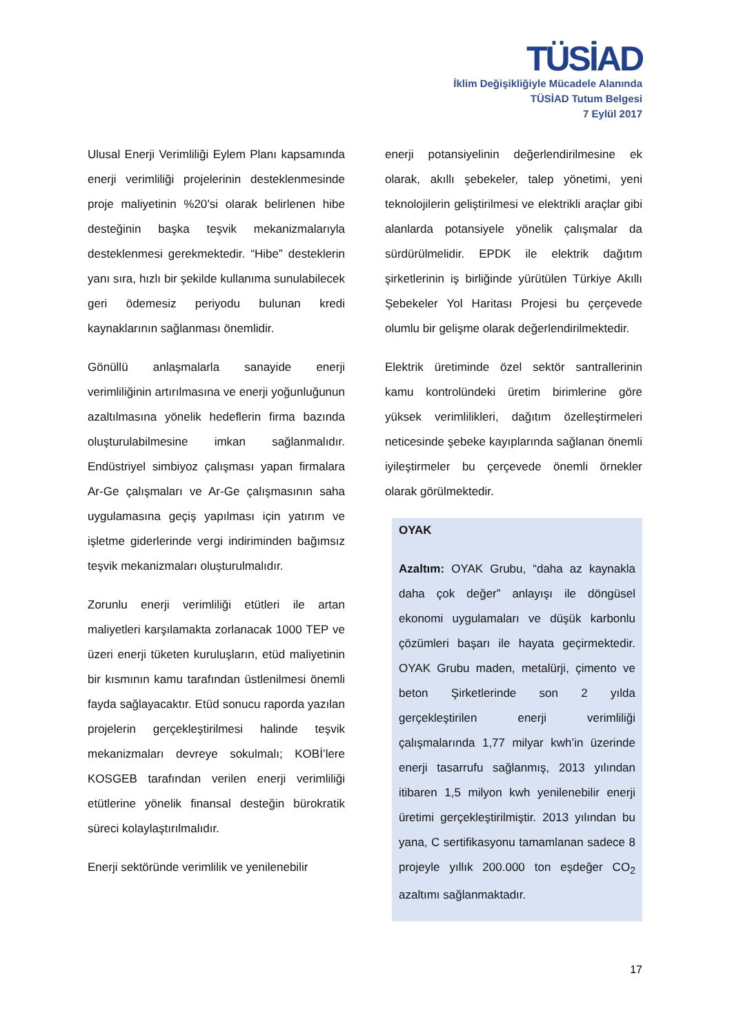TÜSİAD
İklim Değişikliğiyle Mücadele Alanında
TÜSİAD Tutum Belgesi
7 Eylül 2017
Ulusal Enerji Verimliliği Eylem Planı kapsamında enerji verimliliği projelerinin desteklenmesinde proje maliyetinin %20’si olarak belirlenen hibe desteğinin başka teşvik mekanizmalarıyla desteklenmesi gerekmektedir. “Hibe” desteklerin yanı sıra, hızlı bir şekilde kullanıma sunulabilecek geri ödemesiz periyodu bulunan kredi kaynaklarının sağlanması önemlidir.
Gönüllü anlaşmalarla sanayide enerji verimliliğinin artırılmasına ve enerji yoğunluğunun azaltılmasına yönelik hedeflerin firma bazında oluşturulabilmesine imkan sağlanmalıdır. Endüstriyel simbiyoz çalışması yapan firmalara Ar-Ge çalışmaları ve Ar-Ge çalışmasının saha uygulamasına geçiş yapılması için yatırım ve işletme giderlerinde vergi indiriminden bağımsız teşvik mekanizmaları oluşturulmalıdır.
Zorunlu enerji verimliliği etütleri ile artan maliyetleri karşılamakta zorlanacak 1000 TEP ve üzeri enerji tüketen kuruluşların, etüd maliyetinin bir kısmının kamu tarafından üstlenilmesi önemli fayda sağlayacaktır. Etüd sonucu raporda yazılan projelerin gerçekleştirilmesi halinde teşvik mekanizmaları devreye sokulmalı; KOBİ’lere KOSGEB tarafından verilen enerji verimliliği etütlerine yönelik finansal desteğin bürokratik süreci kolaylaştırılmalıdır.
Enerji sektöründe verimlilik ve yenilenebilir
enerji potansiyelinin değerlendirilmesine ek olarak, akıllı şebekeler, talep yönetimi, yeni teknolojilerin geliştirilmesi ve elektrikli araçlar gibi alanlarda potansiyele yönelik çalışmalar da sürdürülmelidir. EPDK ile elektrik dağıtım şirketlerinin iş birliğinde yürütülen Türkiye Akıllı Şebekeler Yol Haritası Projesi bu çerçevede olumlu bir gelişme olarak değerlendirilmektedir.
Elektrik üretiminde özel sektör santrallerinin kamu kontrolündeki üretim birimlerine göre yüksek verimlilikleri, dağıtım özelleştirmeleri neticesinde şebeke kayıplarında sağlanan önemli iyileştirmeler bu çerçevede önemli örnekler olarak görülmektedir.
OYAK
Azaltım: OYAK Grubu, “daha az kaynakla daha çok değer” anlayışı ile döngüsel ekonomi uygulamaları ve düşük karbonlu çözümleri başarı ile hayata geçirmektedir. OYAK Grubu maden, metalürji, çimento ve beton Şirketlerinde son 2 yılda gerçekleştirilen enerji verimliliği çalışmalarında 1,77 milyar kwh’in üzerinde enerji tasarrufu sağlanmış, 2013 yılından itibaren 1,5 milyon kwh yenilenebilir enerji üretimi gerçekleştirilmiştir. 2013 yılından bu yana, C sertifikasyonu tamamlanan sadece 8 projeyle yıllık 200.000 ton eşdeğer CO<sub>2</sub> azaltımı sağlanmaktadır.
17